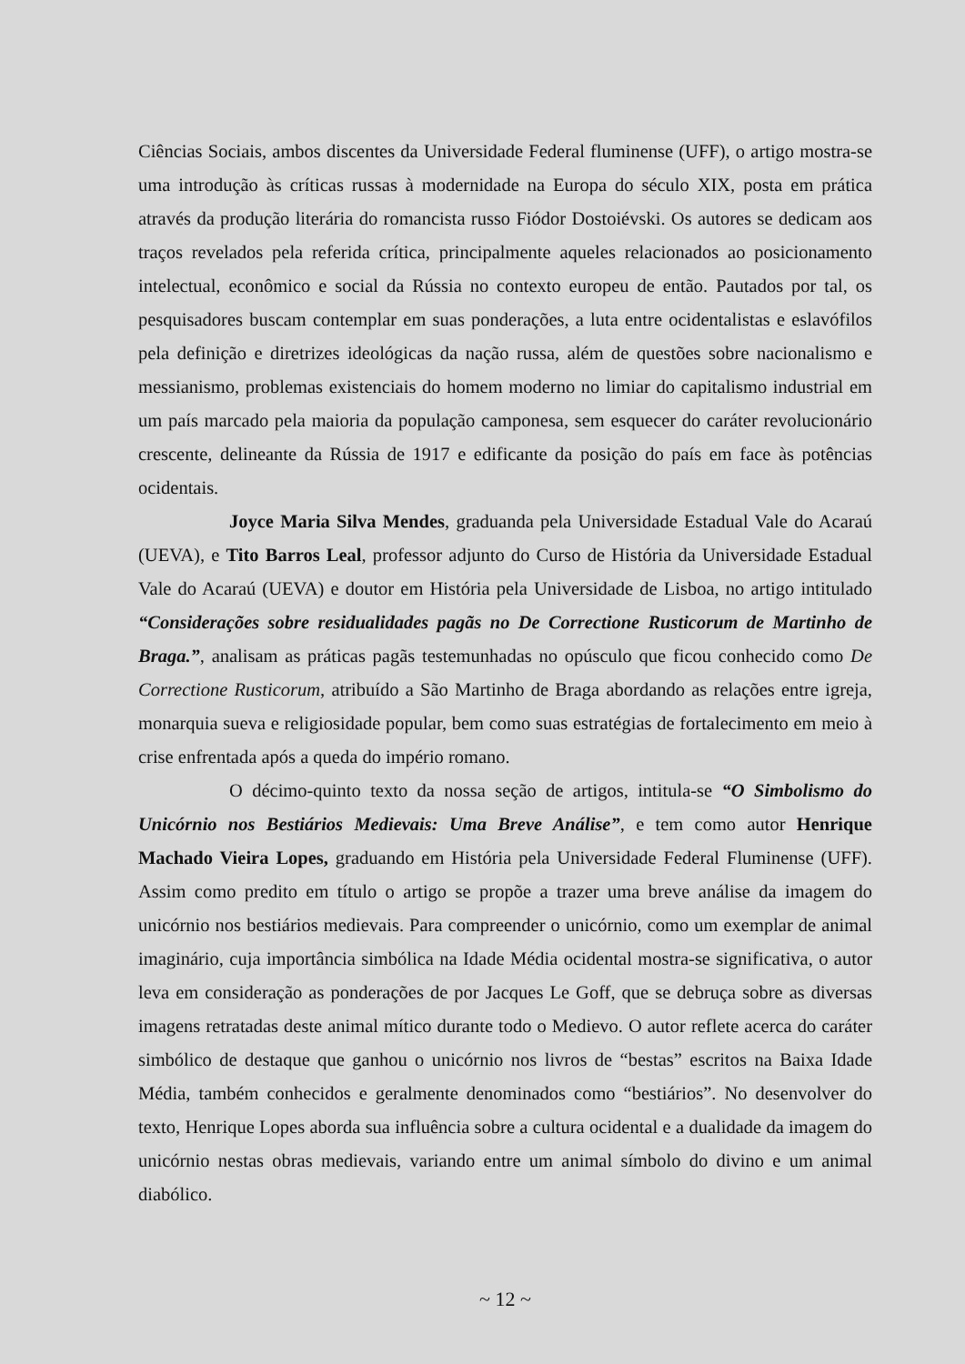Ciências Sociais, ambos discentes da Universidade Federal fluminense (UFF), o artigo mostra-se uma introdução às críticas russas à modernidade na Europa do século XIX, posta em prática através da produção literária do romancista russo Fiódor Dostoiévski. Os autores se dedicam aos traços revelados pela referida crítica, principalmente aqueles relacionados ao posicionamento intelectual, econômico e social da Rússia no contexto europeu de então. Pautados por tal, os pesquisadores buscam contemplar em suas ponderações, a luta entre ocidentalistas e eslavófilos pela definição e diretrizes ideológicas da nação russa, além de questões sobre nacionalismo e messianismo, problemas existenciais do homem moderno no limiar do capitalismo industrial em um país marcado pela maioria da população camponesa, sem esquecer do caráter revolucionário crescente, delineante da Rússia de 1917 e edificante da posição do país em face às potências ocidentais.
Joyce Maria Silva Mendes, graduanda pela Universidade Estadual Vale do Acaraú (UEVA), e Tito Barros Leal, professor adjunto do Curso de História da Universidade Estadual Vale do Acaraú (UEVA) e doutor em História pela Universidade de Lisboa, no artigo intitulado “Considerações sobre residualidades pagãs no De Correctione Rusticorum de Martinho de Braga.”, analisam as práticas pagãs testemunhadas no opúsculo que ficou conhecido como De Correctione Rusticorum, atribuído a São Martinho de Braga abordando as relações entre igreja, monarquia sueva e religiosidade popular, bem como suas estratégias de fortalecimento em meio à crise enfrentada após a queda do império romano.
O décimo-quinto texto da nossa seção de artigos, intitula-se “O Simbolismo do Unicórnio nos Bestiários Medievais: Uma Breve Análise”, e tem como autor Henrique Machado Vieira Lopes, graduando em História pela Universidade Federal Fluminense (UFF). Assim como predito em título o artigo se propõe a trazer uma breve análise da imagem do unicórnio nos bestiários medievais. Para compreender o unicórnio, como um exemplar de animal imaginário, cuja importância simbólica na Idade Média ocidental mostra-se significativa, o autor leva em consideração as ponderações de por Jacques Le Goff, que se debruça sobre as diversas imagens retratadas deste animal mítico durante todo o Medievo. O autor reflete acerca do caráter simbólico de destaque que ganhou o unicórnio nos livros de “bestas” escritos na Baixa Idade Média, também conhecidos e geralmente denominados como “bestiários”. No desenvolver do texto, Henrique Lopes aborda sua influência sobre a cultura ocidental e a dualidade da imagem do unicórnio nestas obras medievais, variando entre um animal símbolo do divino e um animal diabólico.
~ 12 ~